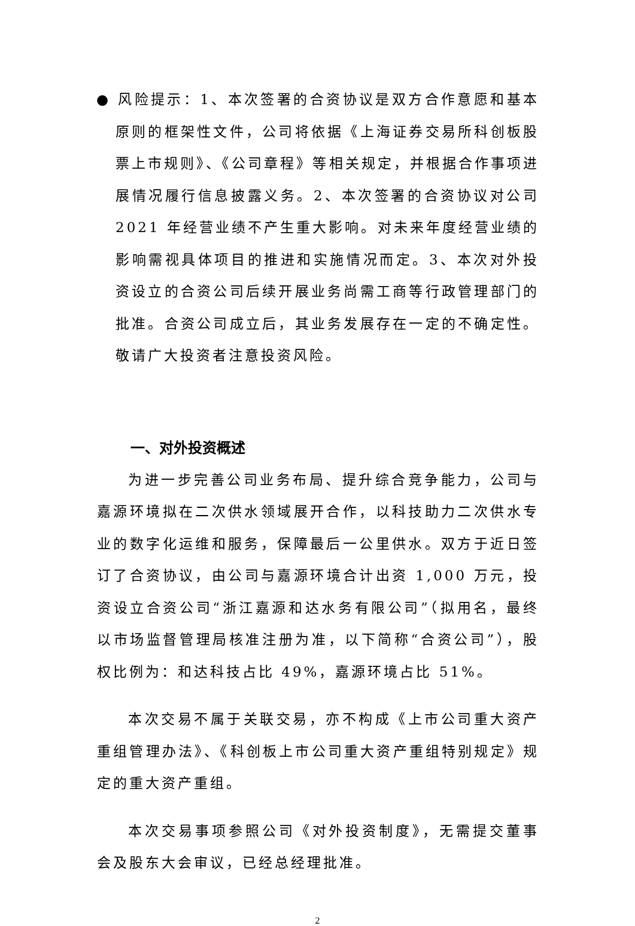● 风险提示：1、本次签署的合资协议是双方合作意愿和基本原则的框架性文件，公司将依据《上海证券交易所科创板股票上市规则》、《公司章程》等相关规定，并根据合作事项进展情况履行信息披露义务。2、本次签署的合资协议对公司2021 年经营业绩不产生重大影响。对未来年度经营业绩的影响需视具体项目的推进和实施情况而定。3、本次对外投资设立的合资公司后续开展业务尚需工商等行政管理部门的批准。合资公司成立后，其业务发展存在一定的不确定性。 敬请广大投资者注意投资风险。
一、对外投资概述
为进一步完善公司业务布局、提升综合竞争能力，公司与嘉源环境拟在二次供水领域展开合作，以科技助力二次供水专业的数字化运维和服务，保障最后一公里供水。双方于近日签订了合资协议，由公司与嘉源环境合计出资 1,000 万元，投资设立合资公司“浙江嘉源和达水务有限公司”（拟用名，最终以市场监督管理局核准注册为准，以下简称“合资公司”），股权比例为：和达科技占比 49%，嘉源环境占比 51%。
本次交易不属于关联交易，亦不构成《上市公司重大资产重组管理办法》、《科创板上市公司重大资产重组特别规定》规定的重大资产重组。
本次交易事项参照公司《对外投资制度》，无需提交董事会及股东大会审议，已经总经理批准。
2